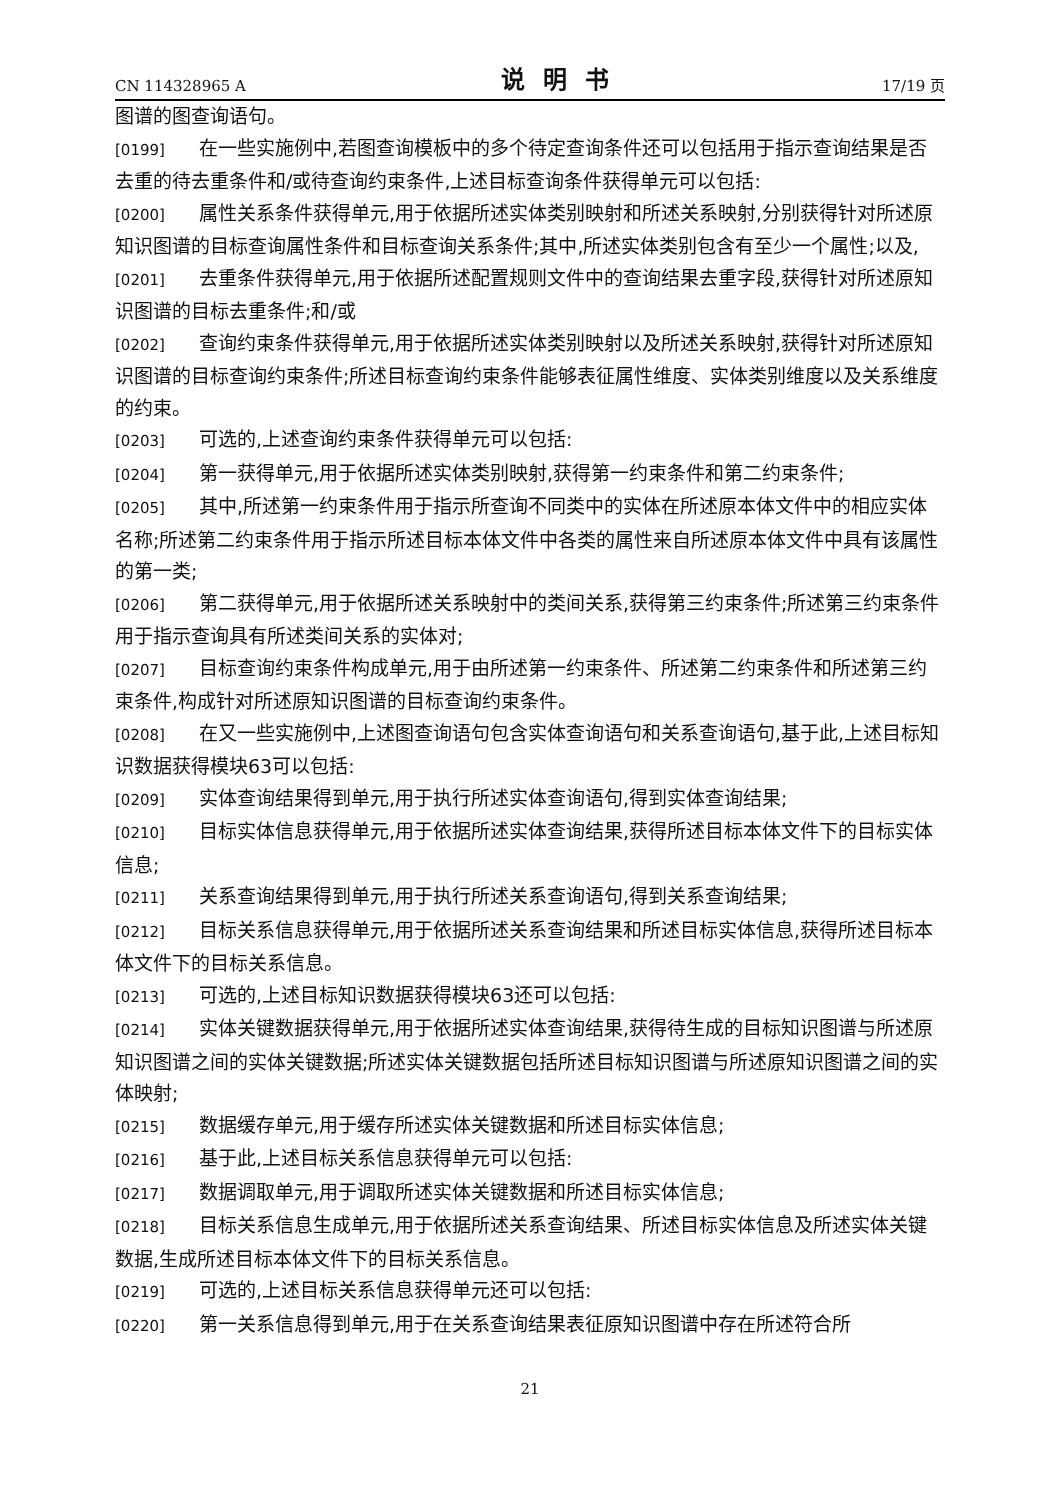CN 114328965 A 说明书 17/19 页
图谱的图查询语句。
[0199] 在一些实施例中,若图查询模板中的多个待定查询条件还可以包括用于指示查询结果是否去重的待去重条件和/或待查询约束条件,上述目标查询条件获得单元可以包括:
[0200] 属性关系条件获得单元,用于依据所述实体类别映射和所述关系映射,分别获得针对所述原知识图谱的目标查询属性条件和目标查询关系条件;其中,所述实体类别包含有至少一个属性;以及,
[0201] 去重条件获得单元,用于依据所述配置规则文件中的查询结果去重字段,获得针对所述原知识图谱的目标去重条件;和/或
[0202] 查询约束条件获得单元,用于依据所述实体类别映射以及所述关系映射,获得针对所述原知识图谱的目标查询约束条件;所述目标查询约束条件能够表征属性维度、实体类别维度以及关系维度的约束。
[0203] 可选的,上述查询约束条件获得单元可以包括:
[0204] 第一获得单元,用于依据所述实体类别映射,获得第一约束条件和第二约束条件;
[0205] 其中,所述第一约束条件用于指示所查询不同类中的实体在所述原本体文件中的相应实体名称;所述第二约束条件用于指示所述目标本体文件中各类的属性来自所述原本体文件中具有该属性的第一类;
[0206] 第二获得单元,用于依据所述关系映射中的类间关系,获得第三约束条件;所述第三约束条件用于指示查询具有所述类间关系的实体对;
[0207] 目标查询约束条件构成单元,用于由所述第一约束条件、所述第二约束条件和所述第三约束条件,构成针对所述原知识图谱的目标查询约束条件。
[0208] 在又一些实施例中,上述图查询语句包含实体查询语句和关系查询语句,基于此,上述目标知识数据获得模块63可以包括:
[0209] 实体查询结果得到单元,用于执行所述实体查询语句,得到实体查询结果;
[0210] 目标实体信息获得单元,用于依据所述实体查询结果,获得所述目标本体文件下的目标实体信息;
[0211] 关系查询结果得到单元,用于执行所述关系查询语句,得到关系查询结果;
[0212] 目标关系信息获得单元,用于依据所述关系查询结果和所述目标实体信息,获得所述目标本体文件下的目标关系信息。
[0213] 可选的,上述目标知识数据获得模块63还可以包括:
[0214] 实体关键数据获得单元,用于依据所述实体查询结果,获得待生成的目标知识图谱与所述原知识图谱之间的实体关键数据;所述实体关键数据包括所述目标知识图谱与所述原知识图谱之间的实体映射;
[0215] 数据缓存单元,用于缓存所述实体关键数据和所述目标实体信息;
[0216] 基于此,上述目标关系信息获得单元可以包括:
[0217] 数据调取单元,用于调取所述实体关键数据和所述目标实体信息;
[0218] 目标关系信息生成单元,用于依据所述关系查询结果、所述目标实体信息及所述实体关键数据,生成所述目标本体文件下的目标关系信息。
[0219] 可选的,上述目标关系信息获得单元还可以包括:
[0220] 第一关系信息得到单元,用于在关系查询结果表征原知识图谱中存在所述符合所
21